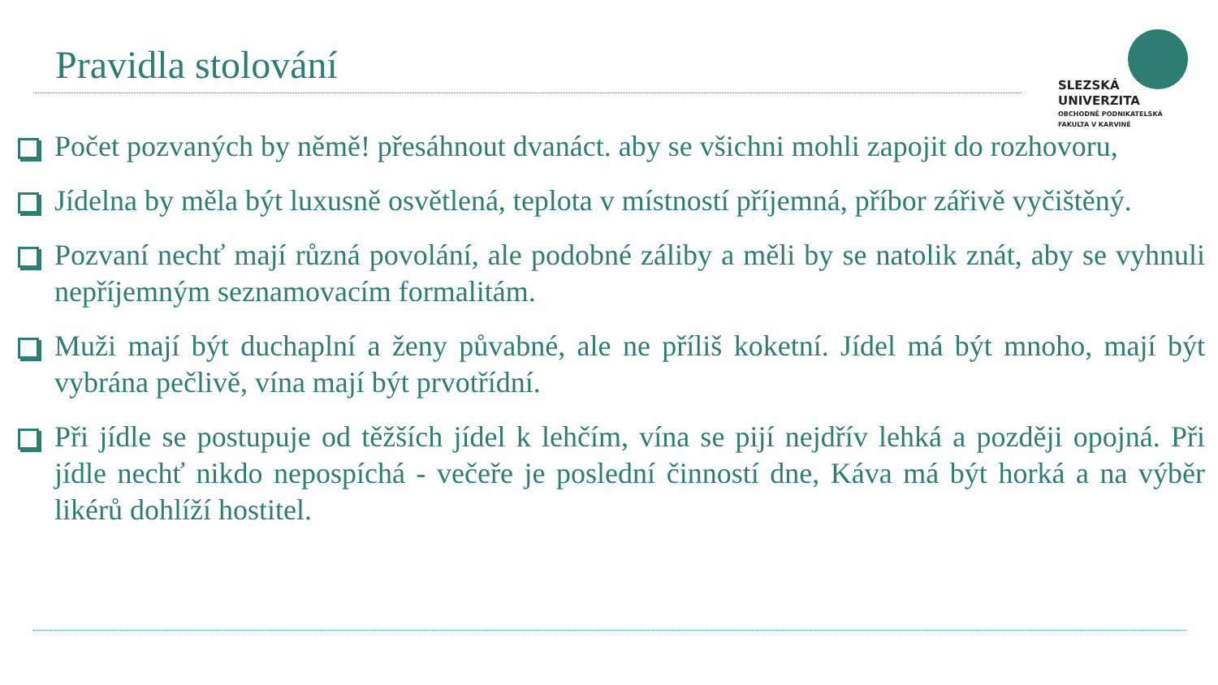Pravidla stolování
SLEZSKÁ
UNIVERZITA
OBCHODNĚ PODNIKATELSKÁ
FAKULTA V KARVINÉ
Počet pozvaných by němě! přesáhnout dvanáct. aby se všichni mohli zapojit do rozhovoru,
Jídelna by měla být luxusně osvětlená, teplota v místností příjemná, příbor zářivě vyčištěný.
Pozvaní nechť mají různá povolání, ale podobné záliby a měli by se natolik znát, aby se vyhnuli nepříjemným seznamovacím formalitám.
Muži mají být duchaplní a ženy půvabné, ale ne příliš koketní. Jídel má být mnoho, mají být vybrána pečlivě, vína mají být prvotřídní.
Při jídle se postupuje od těžších jídel k lehčím, vína se pijí nejdřív lehká a později opojná. Při jídle nechť nikdo nepospíchá - večeře je poslední činností dne, Káva má být horká a na výběr likérů dohlíží hostitel.